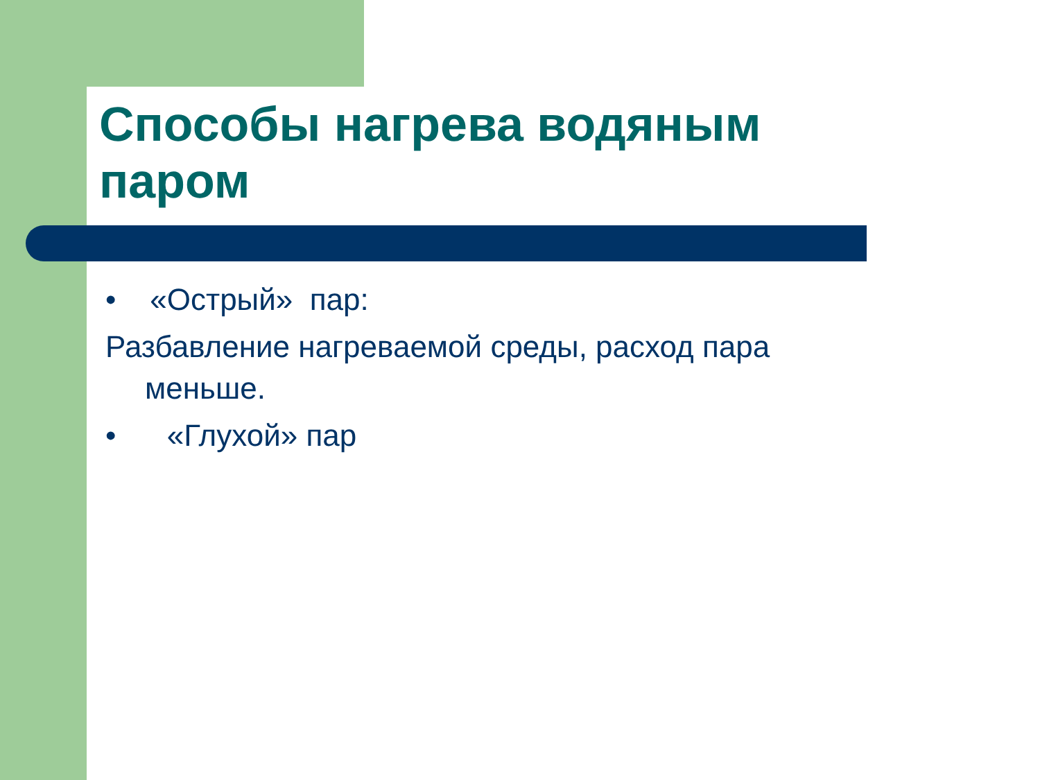Способы нагрева водяным паром
• «Острый» пар:
Разбавление нагреваемой среды, расход пара
меньше.
• «Глухой» пар